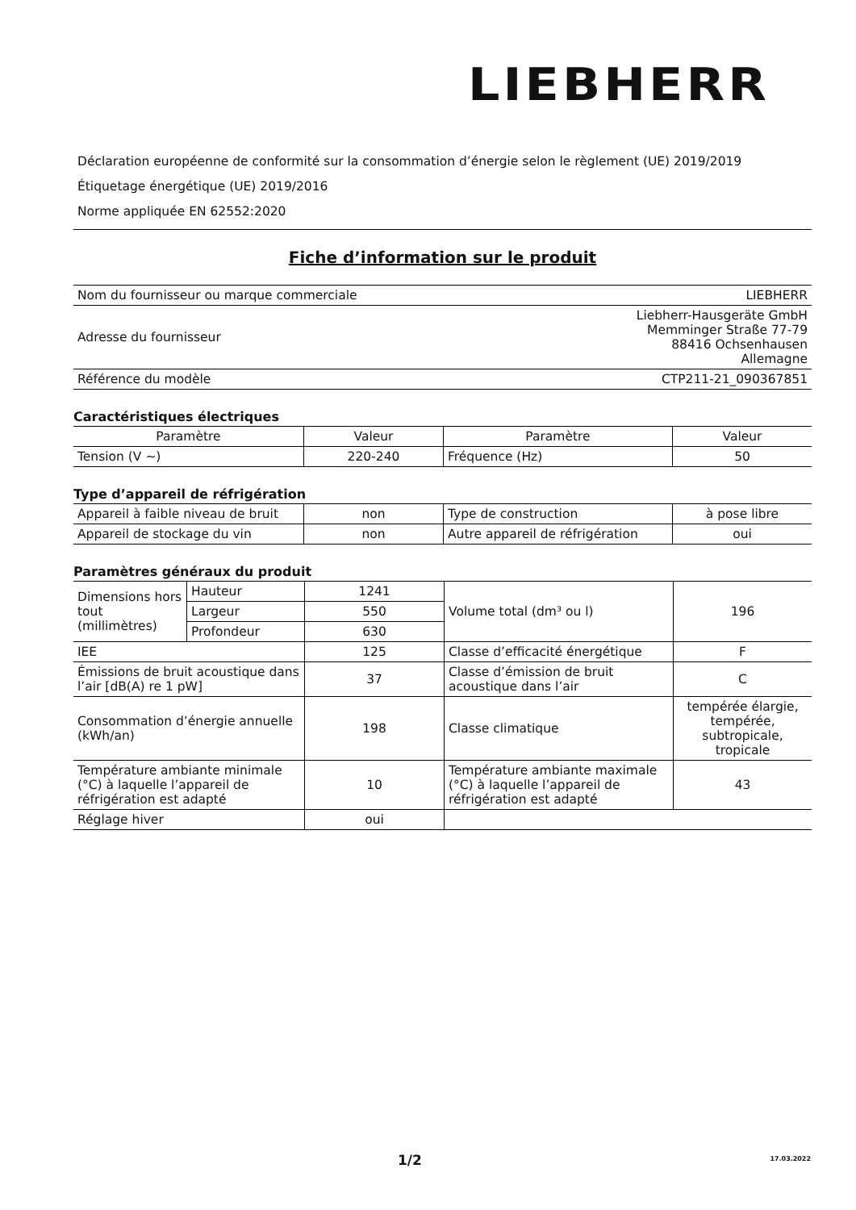LIEBHERR
Déclaration européenne de conformité sur la consommation d’énergie selon le règlement (UE) 2019/2019
Étiquetage énergétique (UE) 2019/2016
Norme appliquée EN 62552:2020
Fiche d’information sur le produit
| Nom du fournisseur ou marque commerciale | LIEBHERR |
| Adresse du fournisseur | Liebherr-Hausgeräte GmbH Memminger Straße 77-79 88416 Ochsenhausen Allemagne |
| Référence du modèle | CTP211-21_090367851 |
Caractéristiques électriques
| Paramètre | Valeur | Paramètre | Valeur |
| --- | --- | --- | --- |
| Tension (V ~) | 220-240 | Fréquence (Hz) | 50 |
Type d’appareil de réfrigération
| Appareil à faible niveau de bruit | non | Type de construction | à pose libre |
| Appareil de stockage du vin | non | Autre appareil de réfrigération | oui |
Paramètres généraux du produit
| Dimensions hors tout (millimètres) | Hauteur | 1241 | Volume total (dm³ ou l) | 196 |
| | Largeur | 550 | | |
| | Profondeur | 630 | | |
| IEE | | 125 | Classe d’efficacité énergétique | F |
| Émissions de bruit acoustique dans l’air [dB(A) re 1 pW] | | 37 | Classe d’émission de bruit acoustique dans l’air | C |
| Consommation d’énergie annuelle (kWh/an) | | 198 | Classe climatique | tempérée élargie, tempérée, subtropicale, tropicale |
| Température ambiante minimale (°C) à laquelle l’appareil de réfrigération est adapté | | 10 | Température ambiante maximale (°C) à laquelle l’appareil de réfrigération est adapté | 43 |
| Réglage hiver | | oui | | |
1/2 17.03.2022